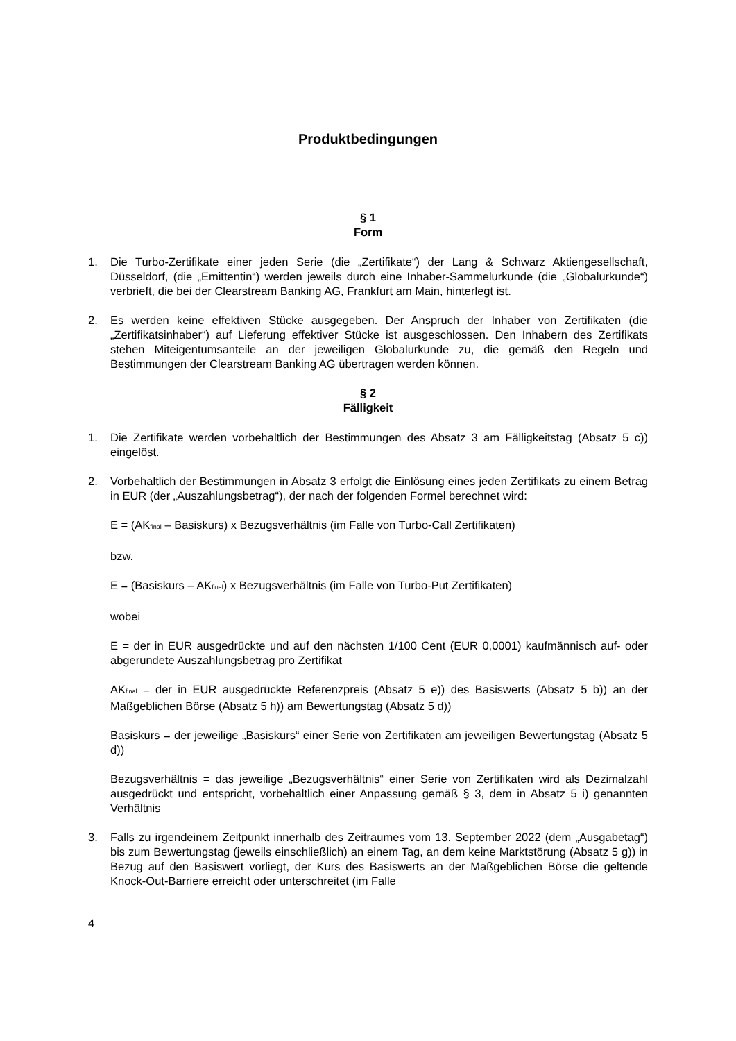Produktbedingungen
§ 1
Form
1. Die Turbo-Zertifikate einer jeden Serie (die „Zertifikate“) der Lang & Schwarz Aktiengesellschaft, Düsseldorf, (die „Emittentin“) werden jeweils durch eine Inhaber-Sammelurkunde (die „Globalurkunde“) verbrieft, die bei der Clearstream Banking AG, Frankfurt am Main, hinterlegt ist.
2. Es werden keine effektiven Stücke ausgegeben. Der Anspruch der Inhaber von Zertifikaten (die „Zertifikatsinhaber“) auf Lieferung effektiver Stücke ist ausgeschlossen. Den Inhabern des Zertifikats stehen Miteigentumsanteile an der jeweiligen Globalurkunde zu, die gemäß den Regeln und Bestimmungen der Clearstream Banking AG übertragen werden können.
§ 2
Fälligkeit
1. Die Zertifikate werden vorbehaltlich der Bestimmungen des Absatz 3 am Fälligkeitstag (Absatz 5 c)) eingelöst.
2. Vorbehaltlich der Bestimmungen in Absatz 3 erfolgt die Einlösung eines jeden Zertifikats zu einem Betrag in EUR (der „Auszahlungsbetrag“), der nach der folgenden Formel berechnet wird:
E = (AK<sub>final</sub> – Basiskurs) x Bezugsverhältnis (im Falle von Turbo-Call Zertifikaten)
bzw.
E = (Basiskurs – AK<sub>final</sub>) x Bezugsverhältnis (im Falle von Turbo-Put Zertifikaten)
wobei
E = der in EUR ausgedrückte und auf den nächsten 1/100 Cent (EUR 0,0001) kaufmännisch auf- oder abgerundete Auszahlungsbetrag pro Zertifikat
AK<sub>final</sub> = der in EUR ausgedrückte Referenzpreis (Absatz 5 e)) des Basiswerts (Absatz 5 b)) an der Maßgeblichen Börse (Absatz 5 h)) am Bewertungstag (Absatz 5 d))
Basiskurs = der jeweilige „Basiskurs“ einer Serie von Zertifikaten am jeweiligen Bewertungstag (Absatz 5 d))
Bezugsverhältnis = das jeweilige „Bezugsverhältnis“ einer Serie von Zertifikaten wird als Dezimalzahl ausgedrückt und entspricht, vorbehaltlich einer Anpassung gemäß § 3, dem in Absatz 5 i) genannten Verhältnis
3. Falls zu irgendeinem Zeitpunkt innerhalb des Zeitraumes vom 13. September 2022 (dem „Ausgabetag“) bis zum Bewertungstag (jeweils einschließlich) an einem Tag, an dem keine Marktstörung (Absatz 5 g)) in Bezug auf den Basiswert vorliegt, der Kurs des Basiswerts an der Maßgeblichen Börse die geltende Knock-Out-Barriere erreicht oder unterschreitet (im Falle
4